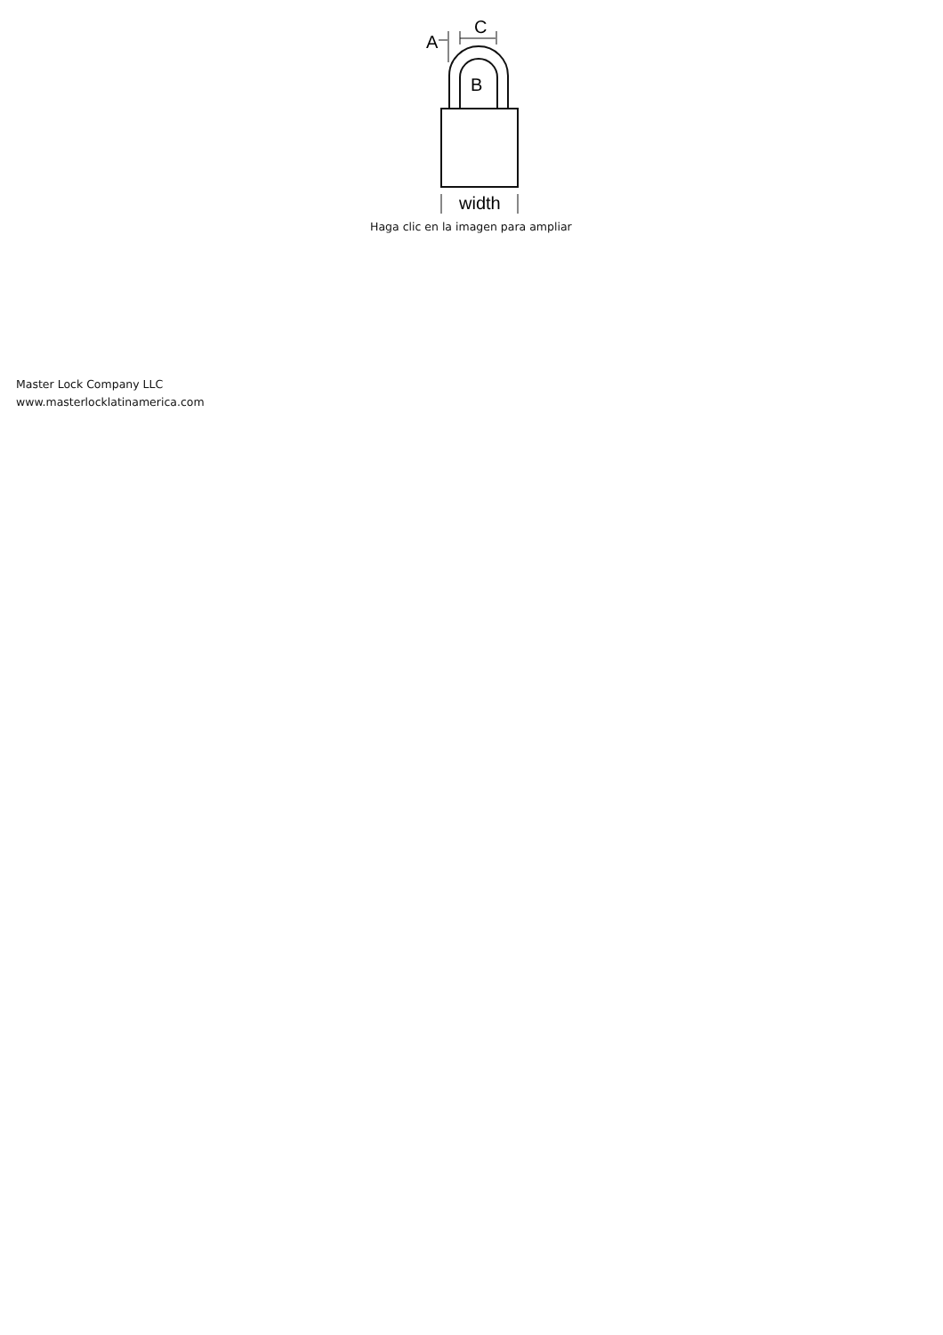A
C
B
width
Haga clic en la imagen para ampliar
Master Lock Company LLC
www.masterlocklatinamerica.com